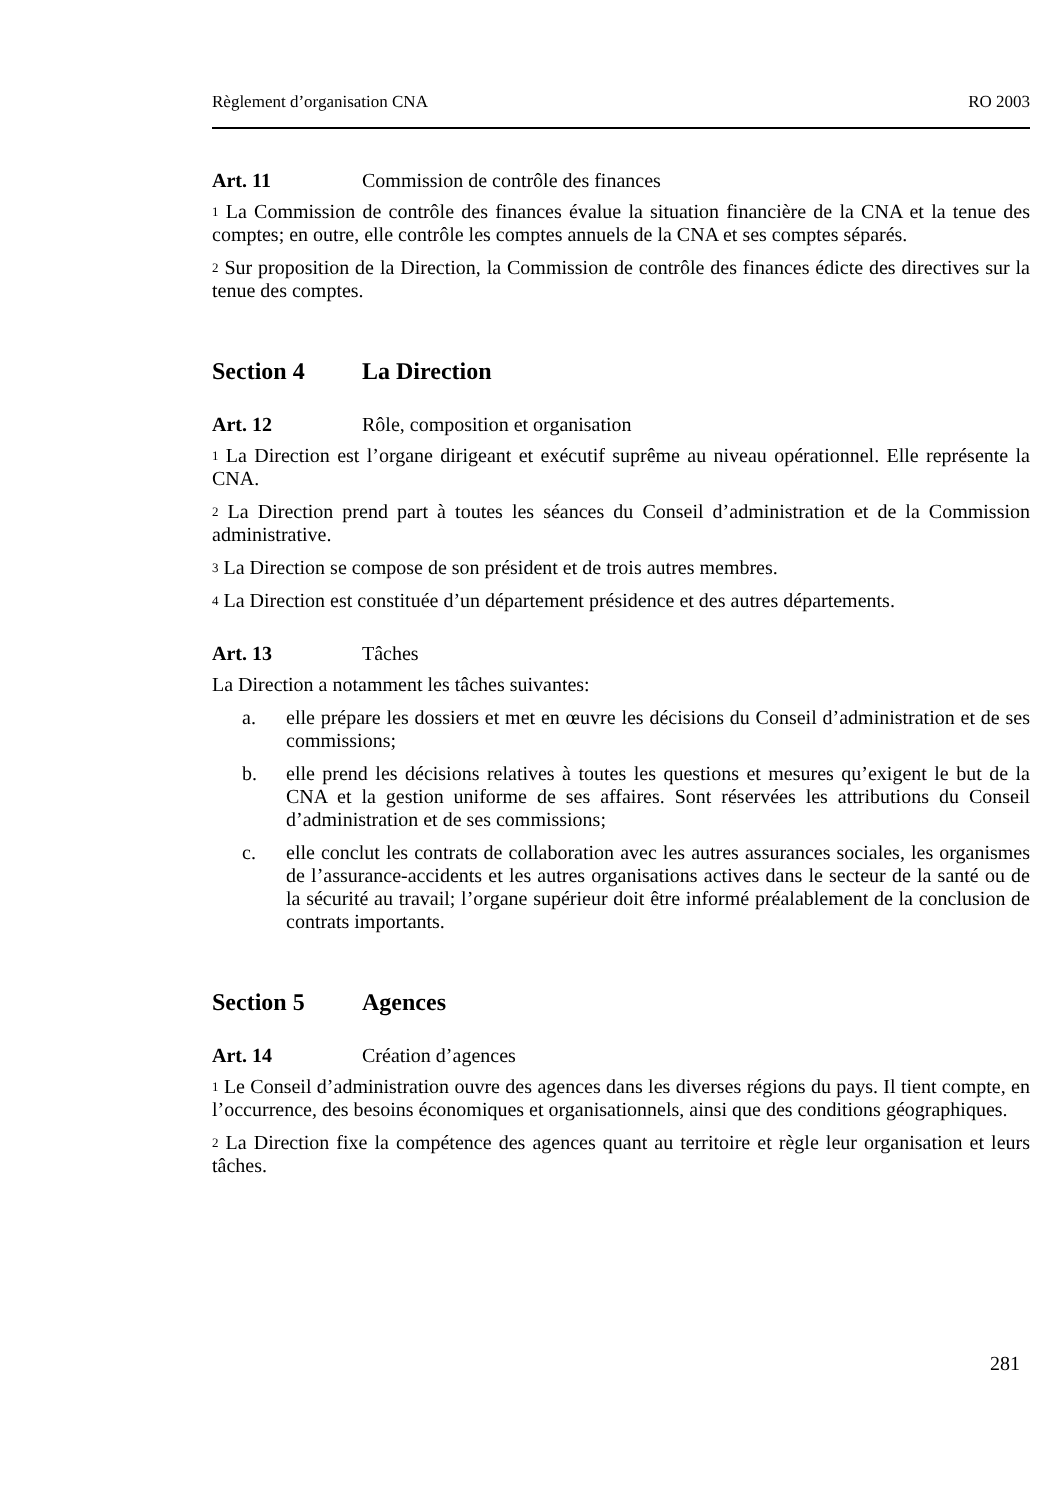Règlement d’organisation CNA RO 2003
Art. 11 Commission de contrôle des finances
<sup>1</sup> La Commission de contrôle des finances évalue la situation financière de la CNA et la tenue des comptes; en outre, elle contrôle les comptes annuels de la CNA et ses comptes séparés.
<sup>2</sup> Sur proposition de la Direction, la Commission de contrôle des finances édicte des directives sur la tenue des comptes.
Section 4 La Direction
Art. 12 Rôle, composition et organisation
<sup>1</sup> La Direction est l’organe dirigeant et exécutif suprême au niveau opérationnel. Elle représente la CNA.
<sup>2</sup> La Direction prend part à toutes les séances du Conseil d’administration et de la Commission administrative.
<sup>3</sup> La Direction se compose de son président et de trois autres membres.
<sup>4</sup> La Direction est constituée d’un département présidence et des autres départements.
Art. 13 Tâches
La Direction a notamment les tâches suivantes:
a. elle prépare les dossiers et met en œuvre les décisions du Conseil d’administration et de ses commissions;
b. elle prend les décisions relatives à toutes les questions et mesures qu’exigent le but de la CNA et la gestion uniforme de ses affaires. Sont réservées les attributions du Conseil d’administration et de ses commissions;
c. elle conclut les contrats de collaboration avec les autres assurances sociales, les organismes de l’assurance-accidents et les autres organisations actives dans le secteur de la santé ou de la sécurité au travail; l’organe supérieur doit être informé préalablement de la conclusion de contrats importants.
Section 5 Agences
Art. 14 Création d’agences
<sup>1</sup> Le Conseil d’administration ouvre des agences dans les diverses régions du pays. Il tient compte, en l’occurrence, des besoins économiques et organisationnels, ainsi que des conditions géographiques.
<sup>2</sup> La Direction fixe la compétence des agences quant au territoire et règle leur organisation et leurs tâches.
281